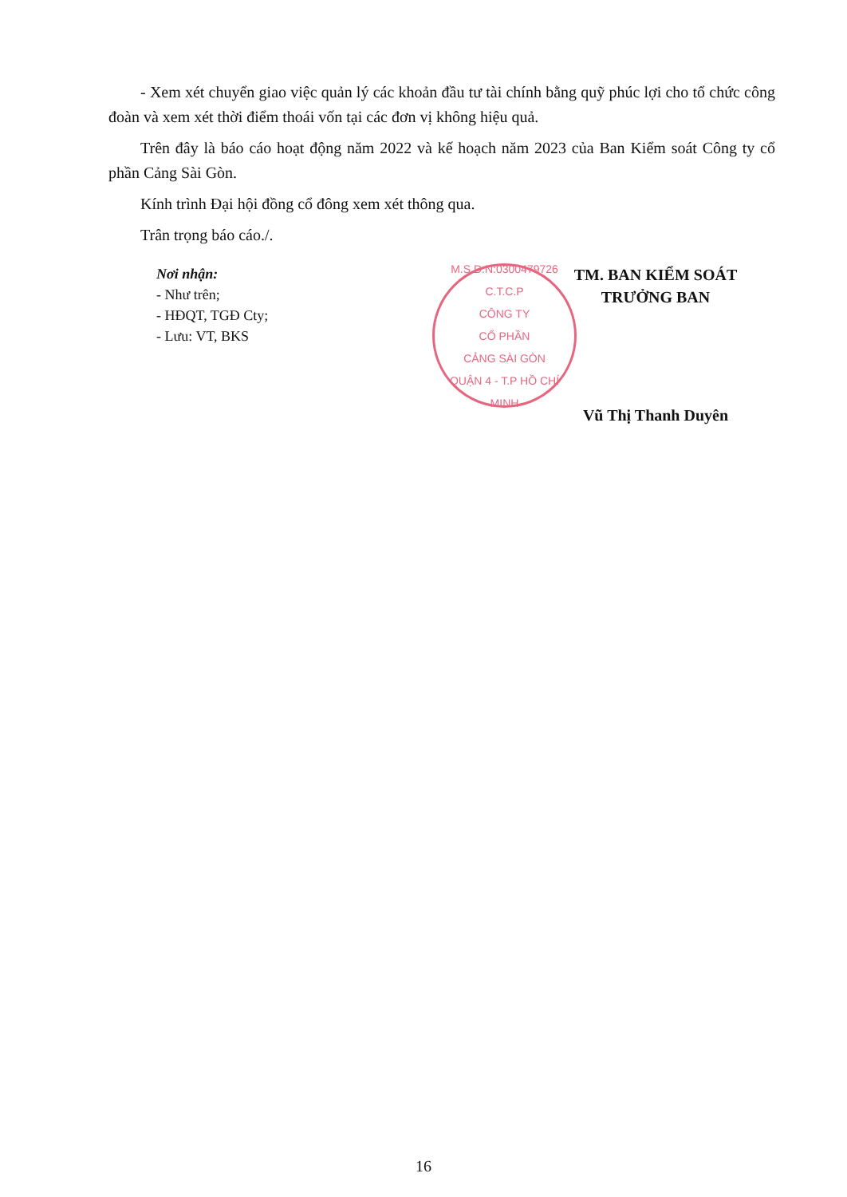- Xem xét chuyển giao việc quản lý các khoản đầu tư tài chính bằng quỹ phúc lợi cho tổ chức công đoàn và xem xét thời điểm thoái vốn tại các đơn vị không hiệu quả.
Trên đây là báo cáo hoạt động năm 2022 và kế hoạch năm 2023 của Ban Kiểm soát Công ty cổ phần Cảng Sài Gòn.
Kính trình Đại hội đồng cổ đông xem xét thông qua.
Trân trọng báo cáo./.
Nơi nhận:
- Như trên;
- HĐQT, TGĐ Cty;
- Lưu: VT, BKS
M.S.D.N:0300479726 C.T.C.P
CÔNG TY
CỔ PHẦN
CẢNG SÀI GÒN
QUẬN 4 - T.P HỒ CHÍ MINH
TM. BAN KIỂM SOÁT
TRƯỞNG BAN
Vũ Thị Thanh Duyên
16